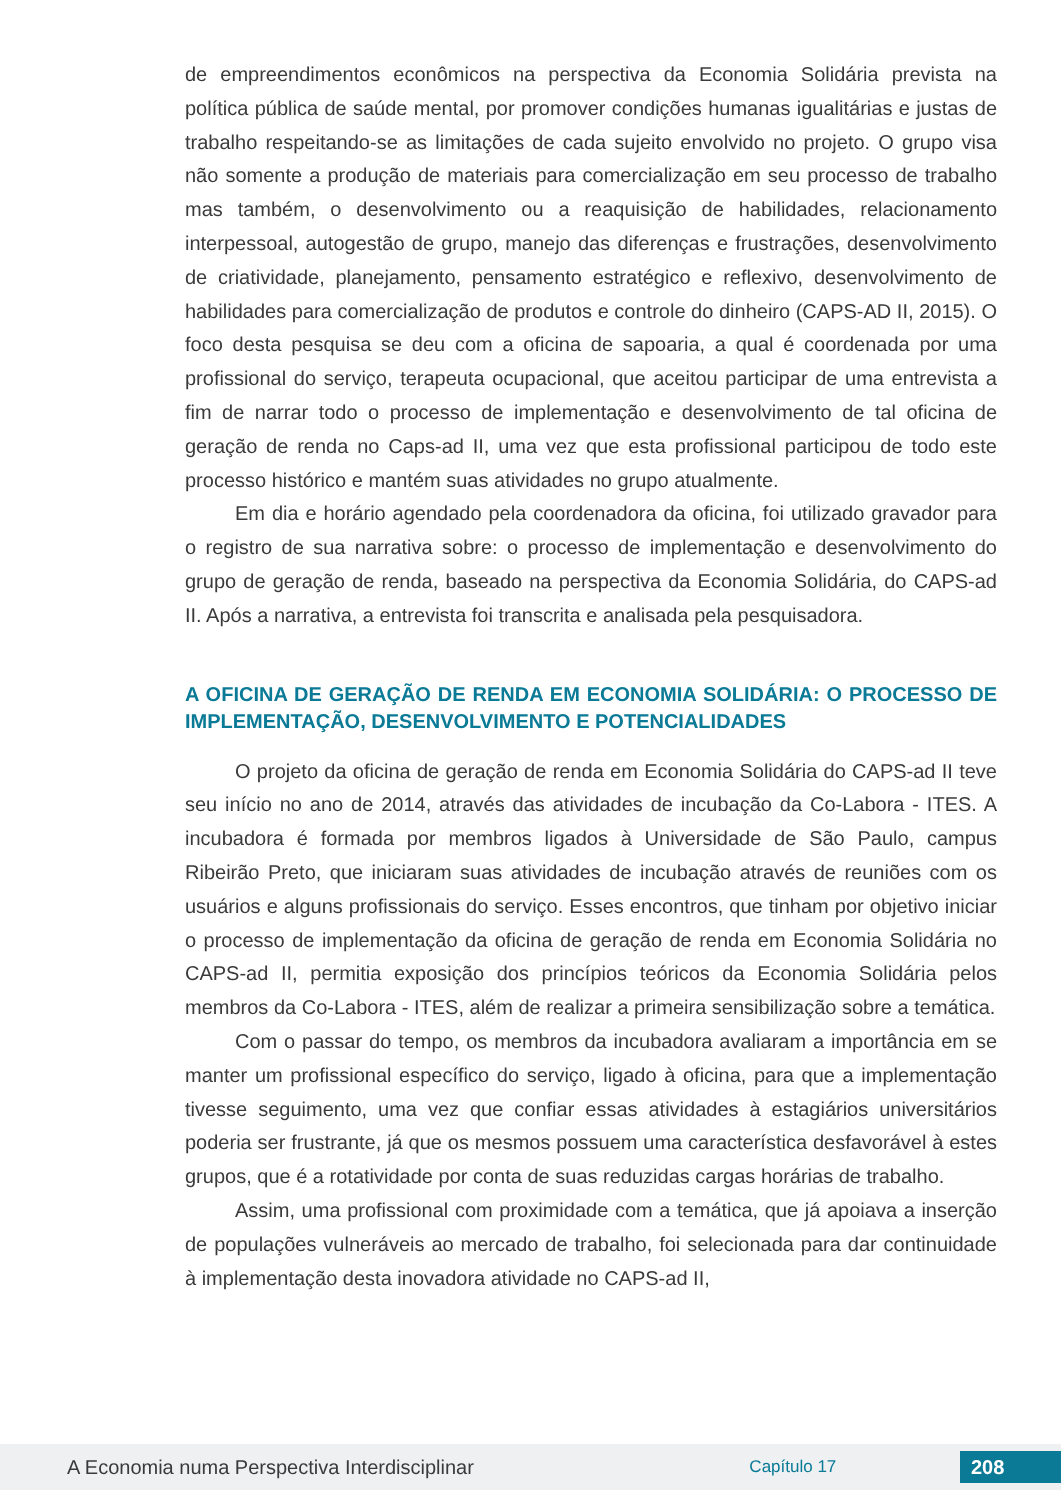de empreendimentos econômicos na perspectiva da Economia Solidária prevista na política pública de saúde mental, por promover condições humanas igualitárias e justas de trabalho respeitando-se as limitações de cada sujeito envolvido no projeto. O grupo visa não somente a produção de materiais para comercialização em seu processo de trabalho mas também, o desenvolvimento ou a reaquisição de habilidades, relacionamento interpessoal, autogestão de grupo, manejo das diferenças e frustrações, desenvolvimento de criatividade, planejamento, pensamento estratégico e reflexivo, desenvolvimento de habilidades para comercialização de produtos e controle do dinheiro (CAPS-AD II, 2015). O foco desta pesquisa se deu com a oficina de sapoaria, a qual é coordenada por uma profissional do serviço, terapeuta ocupacional, que aceitou participar de uma entrevista a fim de narrar todo o processo de implementação e desenvolvimento de tal oficina de geração de renda no Caps-ad II, uma vez que esta profissional participou de todo este processo histórico e mantém suas atividades no grupo atualmente.
Em dia e horário agendado pela coordenadora da oficina, foi utilizado gravador para o registro de sua narrativa sobre: o processo de implementação e desenvolvimento do grupo de geração de renda, baseado na perspectiva da Economia Solidária, do CAPS-ad II. Após a narrativa, a entrevista foi transcrita e analisada pela pesquisadora.
A OFICINA DE GERAÇÃO DE RENDA EM ECONOMIA SOLIDÁRIA: O PROCESSO DE IMPLEMENTAÇÃO, DESENVOLVIMENTO E POTENCIALIDADES
O projeto da oficina de geração de renda em Economia Solidária do CAPS-ad II teve seu início no ano de 2014, através das atividades de incubação da Co-Labora - ITES. A incubadora é formada por membros ligados à Universidade de São Paulo, campus Ribeirão Preto, que iniciaram suas atividades de incubação através de reuniões com os usuários e alguns profissionais do serviço. Esses encontros, que tinham por objetivo iniciar o processo de implementação da oficina de geração de renda em Economia Solidária no CAPS-ad II, permitia exposição dos princípios teóricos da Economia Solidária pelos membros da Co-Labora - ITES, além de realizar a primeira sensibilização sobre a temática.
Com o passar do tempo, os membros da incubadora avaliaram a importância em se manter um profissional específico do serviço, ligado à oficina, para que a implementação tivesse seguimento, uma vez que confiar essas atividades à estagiários universitários poderia ser frustrante, já que os mesmos possuem uma característica desfavorável à estes grupos, que é a rotatividade por conta de suas reduzidas cargas horárias de trabalho.
Assim, uma profissional com proximidade com a temática, que já apoiava a inserção de populações vulneráveis ao mercado de trabalho, foi selecionada para dar continuidade à implementação desta inovadora atividade no CAPS-ad II,
A Economia numa Perspectiva Interdisciplinar
Capítulo 17
208